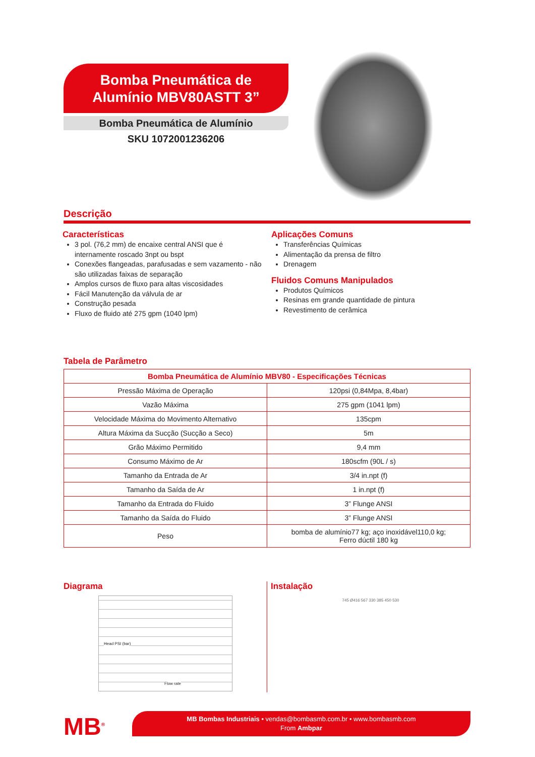Bomba Pneumática de
Alumínio MBV80ASTT 3”
Bomba Pneumática de Alumínio
SKU 1072001236206
Descrição
Características
3 pol. (76,2 mm) de encaixe central ANSI que é internamente roscado 3npt ou bspt
Conexões flangeadas, parafusadas e sem vazamento - não são utilizadas faixas de separação
Amplos cursos de fluxo para altas viscosidades
Fácil Manutenção da válvula de ar
Construção pesada
Fluxo de fluido até 275 gpm (1040 lpm)
Aplicações Comuns
Transferências Químicas
Alimentação da prensa de filtro
Drenagem
Fluidos Comuns Manipulados
Produtos Químicos
Resinas em grande quantidade de pintura
Revestimento de cerâmica
Tabela de Parâmetro
| Bomba Pneumática de Alumínio MBV80 - Especificações Técnicas | |
| --- | --- |
| Pressão Máxima de Operação | 120psi (0,84Mpa, 8,4bar) |
| Vazão Máxima | 275 gpm (1041 lpm) |
| Velocidade Máxima do Movimento Alternativo | 135cpm |
| Altura Máxima da Sucção (Sucção a Seco) | 5m |
| Grão Máximo Permitido | 9,4 mm |
| Consumo Máximo de Ar | 180scfm (90L / s) |
| Tamanho da Entrada de Ar | 3/4 in.npt (f) |
| Tamanho da Saída de Ar | 1 in.npt (f) |
| Tamanho da Entrada do Fluido | 3” Flunge ANSI |
| Tamanho da Saída do Fluido | 3” Flunge ANSI |
| Peso | bomba de alumínio77 kg; aço inoxidável110,0 kg; Ferro dúctil 180 kg |
Diagrama
Head PSI (bar)
Flow rate
Instalação
745 Ø416 567 330 385 450 530
MB<sup>®</sup>
MB Bombas Industriais • vendas@bombasmb.com.br • www.bombasmb.com
From Ambpar